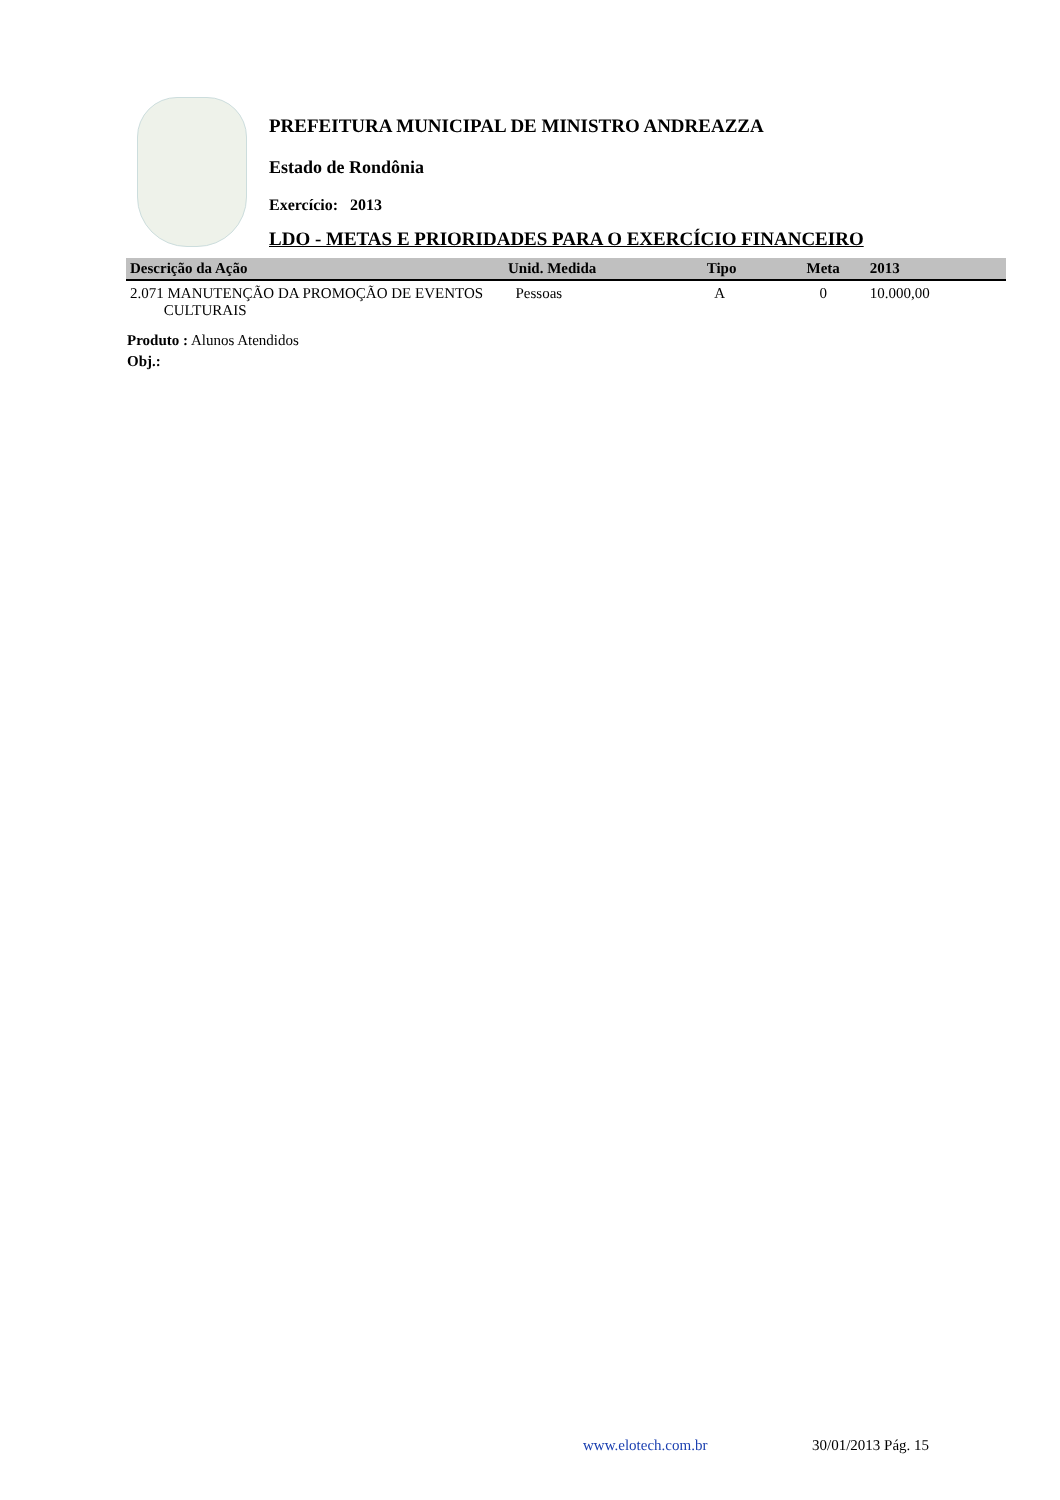PREFEITURA MUNICIPAL DE MINISTRO ANDREAZZA
Estado de Rondônia
Exercício: 2013
LDO - METAS E PRIORIDADES PARA O EXERCÍCIO FINANCEIRO
| Descrição da Ação | Unid. Medida | Tipo | Meta | 2013 |
| --- | --- | --- | --- | --- |
| 2.071 MANUTENÇÃO DA PROMOÇÃO DE EVENTOS CULTURAIS | Pessoas | A | 0 | 10.000,00 |
Produto : Alunos Atendidos
Obj.:
www.elotech.com.br 30/01/2013 Pág. 15